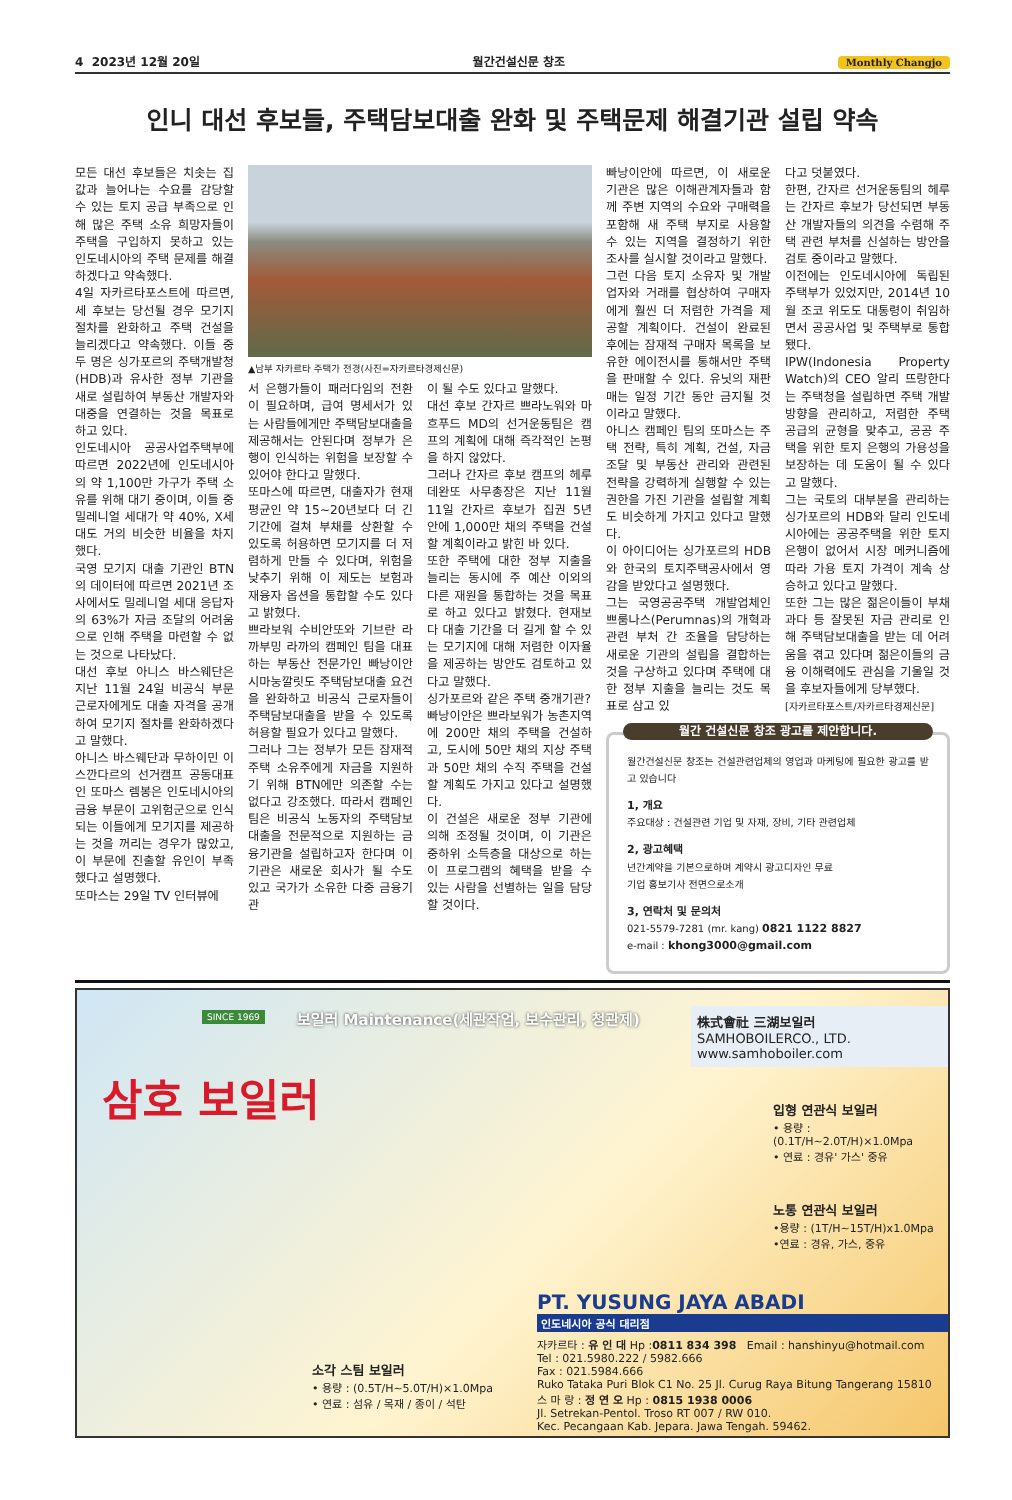4 2023년 12월 20일 월간건설신문 창조 Monthly Changjo
인니 대선 후보들, 주택담보대출 완화 및 주택문제 해결기관 설립 약속
모든 대선 후보들은 치솟는 집값과 늘어나는 수요를 감당할 수 있는 토지 공급 부족으로 인해 많은 주택 소유 희망자들이 주택을 구입하지 못하고 있는 인도네시아의 주택 문제를 해결하겠다고 약속했다.
4일 자카르타포스트에 따르면, 세 후보는 당선될 경우 모기지 절차를 완화하고 주택 건설을 늘리겠다고 약속했다. 이들 중 두 명은 싱가포르의 주택개발청(HDB)과 유사한 정부 기관을 새로 설립하여 부동산 개발자와 대중을 연결하는 것을 목표로 하고 있다.
인도네시아 공공사업주택부에 따르면 2022년에 인도네시아의 약 1,100만 가구가 주택 소유를 위해 대기 중이며, 이들 중 밀레니얼 세대가 약 40%, X세대도 거의 비슷한 비율을 차지했다.
국영 모기지 대출 기관인 BTN의 데이터에 따르면 2021년 조사에서도 밀레니얼 세대 응답자의 63%가 자금 조달의 어려움으로 인해 주택을 마련할 수 없는 것으로 나타났다.
대선 후보 아니스 바스웨단은 지난 11월 24일 비공식 부문 근로자에게도 대출 자격을 공개하여 모기지 절차를 완화하겠다고 말했다.
아니스 바스웨단과 무하이민 이스깐다르의 선거캠프 공동대표인 또마스 렘봉은 인도네시아의 금융 부문이 고위험군으로 인식되는 이들에게 모기지를 제공하는 것을 꺼리는 경우가 많았고, 이 부문에 진출할 유인이 부족했다고 설명했다.
또마스는 29일 TV 인터뷰에
▲남부 자카르타 주택가 전경(사진=자카르타경제신문)
서 은행가들이 패러다임의 전환이 필요하며, 급여 명세서가 있는 사람들에게만 주택담보대출을 제공해서는 안된다며 정부가 은행이 인식하는 위험을 보장할 수 있어야 한다고 말했다.
또마스에 따르면, 대출자가 현재 평균인 약 15~20년보다 더 긴 기간에 걸쳐 부채를 상환할 수 있도록 허용하면 모기지를 더 저렴하게 만들 수 있다며, 위험을 낮추기 위해 이 제도는 보험과 재융자 옵션을 통합할 수도 있다고 밝혔다.
쁘라보워 수비안또와 기브란 라까부밍 라까의 캠페인 팀을 대표하는 부동산 전문가인 빠낭이안 시마눙깔릿도 주택담보대출 요건을 완화하고 비공식 근로자들이 주택담보대출을 받을 수 있도록 허용할 필요가 있다고 말했다.
그러나 그는 정부가 모든 잠재적 주택 소유주에게 자금을 지원하기 위해 BTN에만 의존할 수는 없다고 강조했다. 따라서 캠페인 팀은 비공식 노동자의 주택담보대출을 전문적으로 지원하는 금융기관을 설립하고자 한다며 이 기관은 새로운 회사가 될 수도 있고 국가가 소유한 다중 금융기관
이 될 수도 있다고 말했다.
대선 후보 간자르 쁘라노워와 마흐푸드 MD의 선거운동팀은 캠프의 계획에 대해 즉각적인 논평을 하지 않았다.
그러나 간자르 후보 캠프의 헤루 데완또 사무총장은 지난 11월 11일 간자르 후보가 집권 5년 안에 1,000만 채의 주택을 건설할 계획이라고 밝힌 바 있다.
또한 주택에 대한 정부 지출을 늘리는 동시에 주 예산 이외의 다른 재원을 통합하는 것을 목표로 하고 있다고 밝혔다. 현재보다 대출 기간을 더 길게 할 수 있는 모기지에 대해 저렴한 이자율을 제공하는 방안도 검토하고 있다고 말했다.
싱가포르와 같은 주택 중개기관?
빠낭이안은 쁘라보워가 농촌지역에 200만 채의 주택을 건설하고, 도시에 50만 채의 지상 주택과 50만 채의 수직 주택을 건설할 계획도 가지고 있다고 설명했다.
이 건설은 새로운 정부 기관에 의해 조정될 것이며, 이 기관은 중하위 소득층을 대상으로 하는 이 프로그램의 혜택을 받을 수 있는 사람을 선별하는 일을 담당할 것이다.
빠낭이안에 따르면, 이 새로운 기관은 많은 이해관계자들과 함께 주변 지역의 수요와 구매력을 포함해 새 주택 부지로 사용할 수 있는 지역을 결정하기 위한 조사를 실시할 것이라고 말했다.
그런 다음 토지 소유자 및 개발업자와 거래를 협상하여 구매자에게 훨씬 더 저렴한 가격을 제공할 계획이다. 건설이 완료된 후에는 잠재적 구매자 목록을 보유한 에이전시를 통해서만 주택을 판매할 수 있다. 유닛의 재판매는 일정 기간 동안 금지될 것이라고 말했다.
아니스 캠페인 팀의 또마스는 주택 전략, 특히 계획, 건설, 자금 조달 및 부동산 관리와 관련된 전략을 강력하게 실행할 수 있는 권한을 가진 기관을 설립할 계획도 비슷하게 가지고 있다고 말했다.
이 아이디어는 싱가포르의 HDB와 한국의 토지주택공사에서 영감을 받았다고 설명했다.
그는 국영공공주택 개발업체인 쁘룸나스(Perumnas)의 개혁과 관련 부처 간 조율을 담당하는 새로운 기관의 설립을 결합하는 것을 구상하고 있다며 주택에 대한 정부 지출을 늘리는 것도 목표로 삼고 있
다고 덧붙였다.
한편, 간자르 선거운동팀의 헤루는 간자르 후보가 당선되면 부동산 개발자들의 의견을 수렴해 주택 관련 부처를 신설하는 방안을 검토 중이라고 말했다.
이전에는 인도네시아에 독립된 주택부가 있었지만, 2014년 10월 조코 위도도 대통령이 취임하면서 공공사업 및 주택부로 통합됐다.
IPW(Indonesia Property Watch)의 CEO 알리 뜨랑한다는 주택청을 설립하면 주택 개발 방향을 관리하고, 저렴한 주택 공급의 균형을 맞추고, 공공 주택을 위한 토지 은행의 가용성을 보장하는 데 도움이 될 수 있다고 말했다.
그는 국토의 대부분을 관리하는 싱가포르의 HDB와 달리 인도네시아에는 공공주택을 위한 토지 은행이 없어서 시장 메커니즘에 따라 가용 토지 가격이 계속 상승하고 있다고 말했다.
또한 그는 많은 젊은이들이 부채 과다 등 잘못된 자금 관리로 인해 주택담보대출을 받는 데 어려움을 겪고 있다며 젊은이들의 금융 이해력에도 관심을 기울일 것을 후보자들에게 당부했다.
[자카르타포스트/자카르타경제신문]
월간 건설신문 창조 광고를 제안합니다.
월간건설신문 창조는 건설관련업체의 영업과 마케팅에 필요한 광고를 받고 있습니다
1, 개요
주요대상 : 건설관련 기업 및 자재, 장비, 기타 관련업체
2, 광고혜택
년간계약을 기본으로하며 계약시 광고디자인 무료
기업 홍보기사 전면으로소개
3, 연락처 및 문의처
021-5579-7281 (mr. kang) 0821 1122 8827
e-mail : khong3000@gmail.com
SINCE 1969
보일러 Maintenance(세관작업, 보수관리, 청관제)
삼호 보일러
株式會社 三湖보일러
SAMHOBOILERCO., LTD.
www.samhoboiler.com
입형 연관식 보일러
• 용량 : (0.1T/H~2.0T/H)×1.0Mpa
• 연료 : 경유' 가스' 중유
노통 연관식 보일러
•용량 : (1T/H~15T/H)x1.0Mpa
•연료 : 경유, 가스, 중유
소각 스팀 보일러
• 용량 : (0.5T/H~5.0T/H)×1.0Mpa
• 연료 : 섬유 / 목재 / 종이 / 석탄
PT. YUSUNG JAYA ABADI
인도네시아 공식 대리점
자카르타 : 유 인 대 Hp :0811 834 398 Email : hanshinyu@hotmail.com
Tel : 021.5980.222 / 5982.666
Fax : 021.5984.666
Ruko Tataka Puri Blok C1 No. 25 Jl. Curug Raya Bitung Tangerang 15810
스 마 랑 : 정 연 오 Hp : 0815 1938 0006
Jl. Setrekan-Pentol. Troso RT 007 / RW 010.
Kec. Pecangaan Kab. Jepara. Jawa Tengah. 59462.